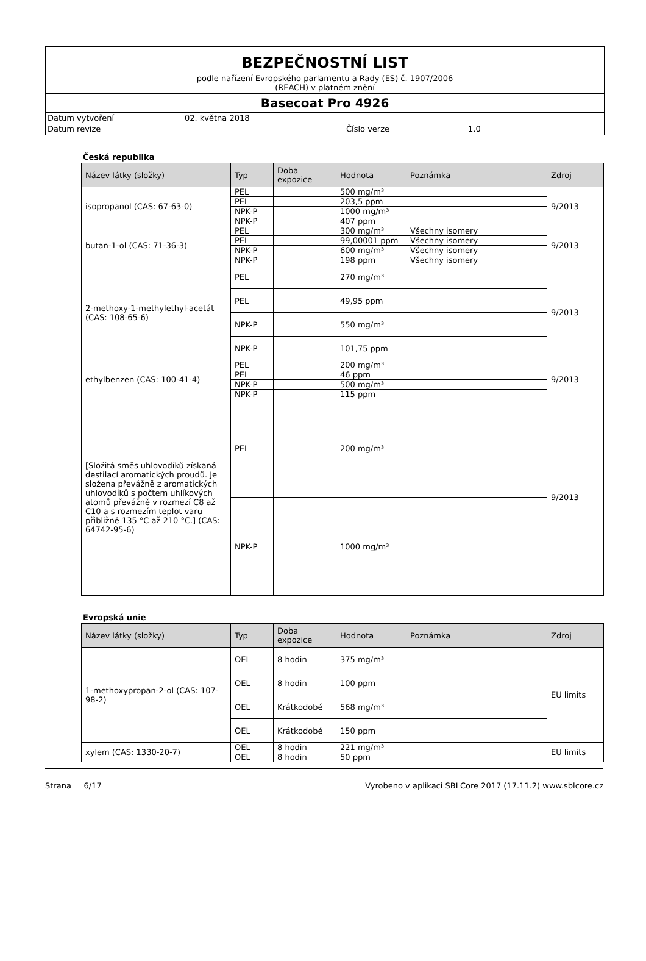BEZPEČNOSTNÍ LIST
podle nařízení Evropského parlamentu a Rady (ES) č. 1907/2006
(REACH) v platném znění
Basecoat Pro 4926
Datum vytvoření 02. května 2018
Datum revize Číslo verze 1.0
Česká republika
| Název látky (složky) | Typ | Doba expozice | Hodnota | Poznámka | Zdroj |
| --- | --- | --- | --- | --- | --- |
| isopropanol (CAS: 67-63-0) | PEL | | 500 mg/m³ | | 9/2013 |
| | PEL | | 203,5 ppm | | |
| | NPK-P | | 1000 mg/m³ | | |
| | NPK-P | | 407 ppm | | |
| butan-1-ol (CAS: 71-36-3) | PEL | | 300 mg/m³ | Všechny isomery | 9/2013 |
| | PEL | | 99,00001 ppm | Všechny isomery | |
| | NPK-P | | 600 mg/m³ | Všechny isomery | |
| | NPK-P | | 198 ppm | Všechny isomery | |
| 2-methoxy-1-methylethyl-acetát (CAS: 108-65-6) | PEL | | 270 mg/m³ | | 9/2013 |
| | PEL | | 49,95 ppm | | |
| | NPK-P | | 550 mg/m³ | | |
| | NPK-P | | 101,75 ppm | | |
| ethylbenzen (CAS: 100-41-4) | PEL | | 200 mg/m³ | | 9/2013 |
| | PEL | | 46 ppm | | |
| | NPK-P | | 500 mg/m³ | | |
| | NPK-P | | 115 ppm | | |
| [Složitá směs uhlovodíků získaná destilací aromatických proudů. Je složena převážně z aromatických uhlovodíků s počtem uhlíkových atomů převážně v rozmezí C8 až C10 a s rozmezím teplot varu přibližně 135 °C až 210 °C.] (CAS: 64742-95-6) | PEL | | 200 mg/m³ | | 9/2013 |
| | NPK-P | | 1000 mg/m³ | | |
Evropská unie
| Název látky (složky) | Typ | Doba expozice | Hodnota | Poznámka | Zdroj |
| --- | --- | --- | --- | --- | --- |
| 1-methoxypropan-2-ol (CAS: 107-98-2) | OEL | 8 hodin | 375 mg/m³ | | EU limits |
| | OEL | 8 hodin | 100 ppm | | |
| | OEL | Krátkodobé | 568 mg/m³ | | |
| | OEL | Krátkodobé | 150 ppm | | |
| xylem (CAS: 1330-20-7) | OEL | 8 hodin | 221 mg/m³ | | EU limits |
| | OEL | 8 hodin | 50 ppm | | |
Strana 6/17 Vyrobeno v aplikaci SBLCore 2017 (17.11.2) www.sblcore.cz